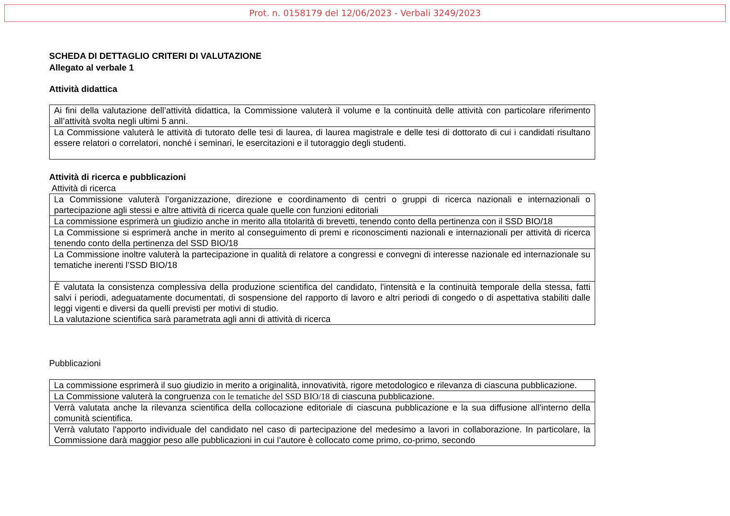Prot. n. 0158179 del 12/06/2023 - Verbali 3249/2023
SCHEDA DI DETTAGLIO CRITERI DI VALUTAZIONE
Allegato al verbale 1
Attività didattica
| Ai fini della valutazione dell’attività didattica, la Commissione valuterà il volume e la continuità delle attività con particolare riferimento all’attività svolta negli ultimi 5 anni. |
| La Commissione valuterà le attività di tutorato delle tesi di laurea, di laurea magistrale e delle tesi di dottorato di cui i candidati risultano essere relatori o correlatori, nonché i seminari, le esercitazioni e il tutoraggio degli studenti. |
Attività di ricerca e pubblicazioni
Attività di ricerca
| La Commissione valuterà l’organizzazione, direzione e coordinamento di centri o gruppi di ricerca nazionali e internazionali o partecipazione agli stessi e altre attività di ricerca quale quelle con funzioni editoriali |
| La commissione esprimerà un giudizio anche in merito alla titolarità di brevetti, tenendo conto della pertinenza con il SSD BIO/18 |
| La Commissione si esprimerà anche in merito al conseguimento di premi e riconoscimenti nazionali e internazionali per attività di ricerca tenendo conto della pertinenza del SSD BIO/18 |
| La Commissione inoltre valuterà la partecipazione in qualità di relatore a congressi e convegni di interesse nazionale ed internazionale su tematiche inerenti l’SSD BIO/18 |
| È valutata la consistenza complessiva della produzione scientifica del candidato, l'intensità e la continuità temporale della stessa, fatti salvi i periodi, adeguatamente documentati, di sospensione del rapporto di lavoro e altri periodi di congedo o di aspettativa stabiliti dalle leggi vigenti e diversi da quelli previsti per motivi di studio. La valutazione scientifica sarà parametrata agli anni di attività di ricerca |
Pubblicazioni
| La commissione esprimerà il suo giudizio in merito a originalità, innovatività, rigore metodologico e rilevanza di ciascuna pubblicazione. |
| La Commissione valuterà la congruenza con le tematiche del SSD BIO/18 di ciascuna pubblicazione. |
| Verrà valutata anche la rilevanza scientifica della collocazione editoriale di ciascuna pubblicazione e la sua diffusione all'interno della comunità scientifica. |
| Verrà valutato l'apporto individuale del candidato nel caso di partecipazione del medesimo a lavori in collaborazione. In particolare, la Commissione darà maggior peso alle pubblicazioni in cui l’autore è collocato come primo, co-primo, secondo |